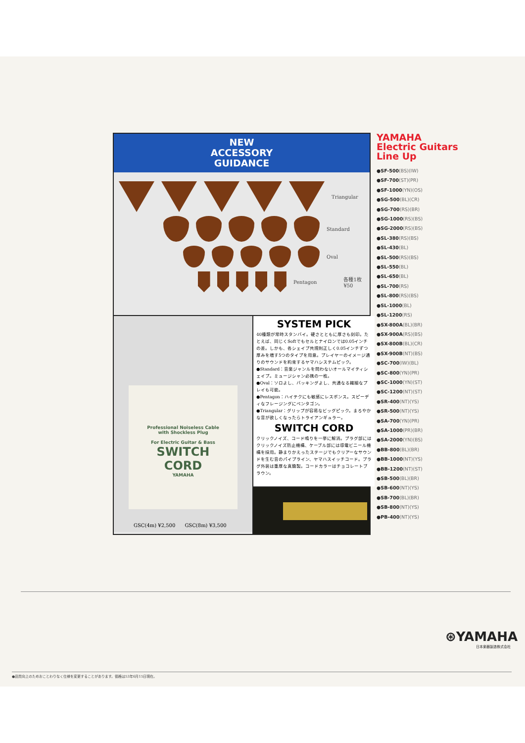NEW
ACCESSORY
GUIDANCE
Triangular
Standard
Oval
Pentagon 各種1枚¥50
Professional Noiseless Cable
with Shockless Plug
For Electric Guitar & Bass
SWITCH
CORD
YAMAHA
GSC(4m) ¥2,500 GSC(8m) ¥3,500
SYSTEM PICK
40種類が常時スタンバイ。硬さとともに厚さも刻印。たとえば、同じくSoftでもセルとナイロンでは0.05インチの差。しかも、各シェイプ共規則正しく0.05インチずつ厚みを増す5つのタイプを用意。プレイヤーのイメージ通りのサウンドを約束するヤマハシステムピック。
●Standard：音楽ジャンルを問わないオールマイティシェイプ。ミュージシャン必携の一枚。
●Oval：ソロよし、バッキングよし、共通なる繊細なプレイも可能。
●Pentagon：ハイテクにも敏感にレスポンス。スピーディなフレージングにペンタゴン。
●Triangular：グリップが容易なビッグピック。まろやかな音が欲しくなったらトライアンギュラー。
SWITCH CORD
クリックノイズ、コード鳴りを一挙に解消。プラグ部にはクリックノイズ防止機構、ケーブル部には導電ビニール機構を採用。静まりかえったステージでもクリアーなサウンドを生む音のパイプライン、ヤマハスイッチコード。プラグ外装は重厚な真鍮製。コードカラーはチョコレートブラウン。
YAMAHA
Electric Guitars
Line Up
●SF-500(BS)(IW)
●SF-700(ST)(PR)
●SF-1000(YN)(OS)
●SG-500(BL)(CR)
●SG-700(RS)(BR)
●SG-1000(RS)(BS)
●SG-2000(RS)(BS)
●SL-380(RS)(BS)
●SL-430(BL)
●SL-500(RS)(BS)
●SL-550(BL)
●SL-650(BL)
●SL-700(RS)
●SL-800(RS)(BS)
●SL-1000(BL)
●SL-1200(RS)
●SX-800A(BL)(BR)
●SX-900A(RS)(BS)
●SX-800B(BL)(CR)
●SX-900B(NT)(BS)
●SC-700(IW)(BL)
●SC-800(YN)(PR)
●SC-1000(YN)(ST)
●SC-1200(NT)(ST)
●SR-400(NT)(YS)
●SR-500(NT)(YS)
●SA-700(YN)(PR)
●SA-1000(PR)(BR)
●SA-2000(YN)(BS)
●BB-800(BL)(BR)
●BB-1000(NT)(YS)
●BB-1200(NT)(ST)
●SB-500(BL)(BR)
●SB-600(NT)(YS)
●SB-700(BL)(BR)
●SB-800(NT)(YS)
●PB-400(NT)(YS)
⊛YAMAHA
日本楽器製造株式会社
●品質向上のためおことわりなく仕様を変更することがあります。価格は53年6月15日現在。